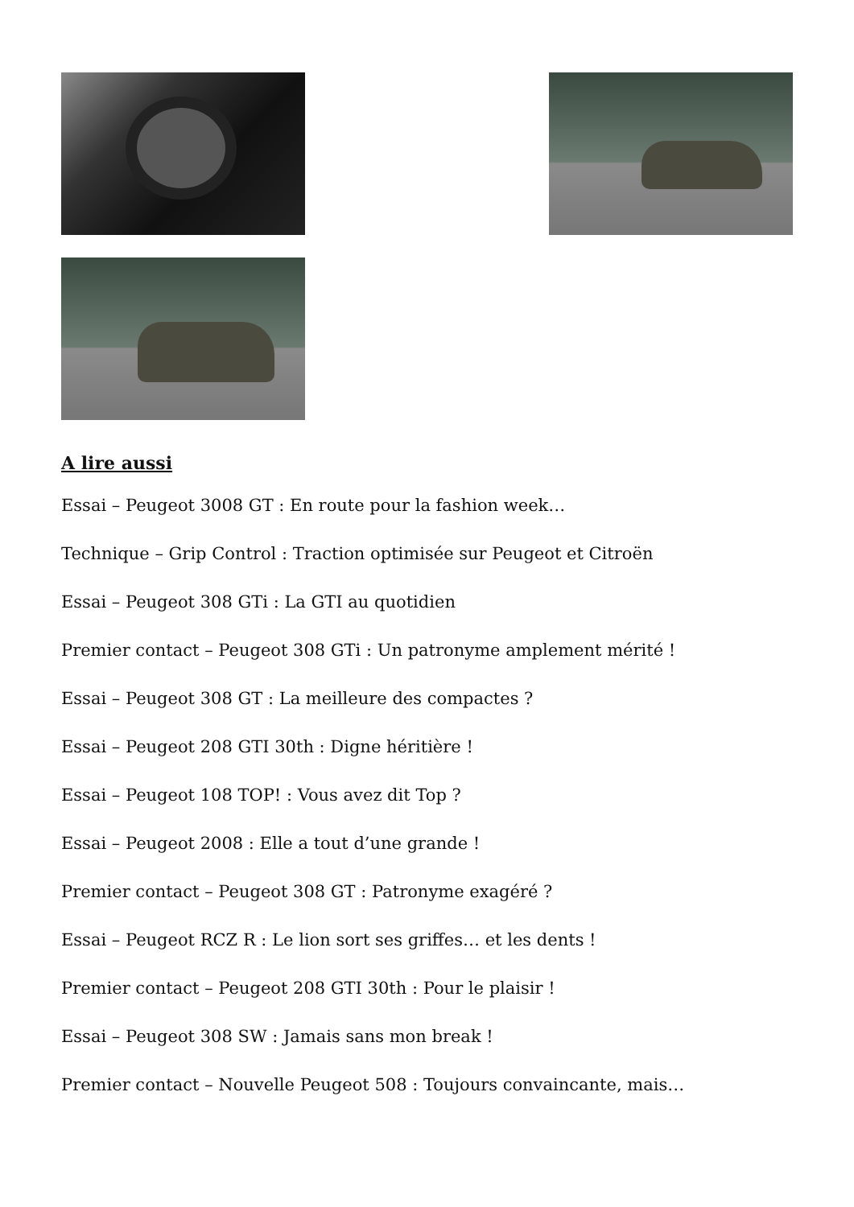A lire aussi
Essai – Peugeot 3008 GT : En route pour la fashion week…
Technique – Grip Control : Traction optimisée sur Peugeot et Citroën
Essai – Peugeot 308 GTi : La GTI au quotidien
Premier contact – Peugeot 308 GTi : Un patronyme amplement mérité !
Essai – Peugeot 308 GT : La meilleure des compactes ?
Essai – Peugeot 208 GTI 30th : Digne héritière !
Essai – Peugeot 108 TOP! : Vous avez dit Top ?
Essai – Peugeot 2008 : Elle a tout d’une grande !
Premier contact – Peugeot 308 GT : Patronyme exagéré ?
Essai – Peugeot RCZ R : Le lion sort ses griffes… et les dents !
Premier contact – Peugeot 208 GTI 30th : Pour le plaisir !
Essai – Peugeot 308 SW : Jamais sans mon break !
Premier contact – Nouvelle Peugeot 508 : Toujours convaincante, mais…